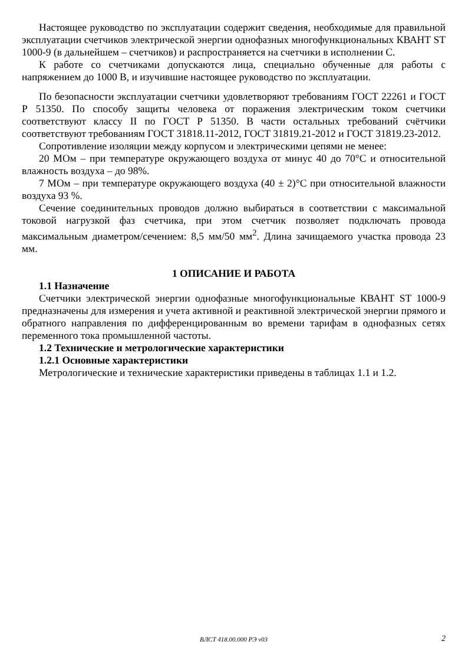Настоящее руководство по эксплуатации содержит сведения, необходимые для правильной эксплуатации счетчиков электрической энергии однофазных многофункциональных КВАНТ ST 1000-9 (в дальнейшем – счетчиков) и распространяется на счетчики в исполнении С.
К работе со счетчиками допускаются лица, специально обученные для работы с напряжением до 1000 В, и изучившие настоящее руководство по эксплуатации.
По безопасности эксплуатации счетчики удовлетворяют требованиям ГОСТ 22261 и ГОСТ Р 51350. По способу защиты человека от поражения электрическим током счетчики соответствуют классу II по ГОСТ Р 51350. В части остальных требований счётчики соответствуют требованиям ГОСТ 31818.11-2012, ГОСТ 31819.21-2012 и ГОСТ 31819.23-2012.
Сопротивление изоляции между корпусом и электрическими цепями не менее:
20 МОм – при температуре окружающего воздуха от минус 40 до 70°С и относительной влажность воздуха – до 98%.
7 МОм – при температуре окружающего воздуха (40 ± 2)°С при относительной влажности воздуха 93 %.
Сечение соединительных проводов должно выбираться в соответствии с максимальной токовой нагрузкой фаз счетчика, при этом счетчик позволяет подключать провода максимальным диаметром/сечением: 8,5 мм/50 мм<sup>2</sup>. Длина зачищаемого участка провода 23 мм.
1 ОПИСАНИЕ И РАБОТА
1.1 Назначение
Счетчики электрической энергии однофазные многофункциональные КВАНТ ST 1000-9 предназначены для измерения и учета активной и реактивной электрической энергии прямого и обратного направления по дифференцированным во времени тарифам в однофазных сетях переменного тока промышленной частоты.
1.2 Технические и метрологические характеристики
1.2.1 Основные характеристики
Метрологические и технические характеристики приведены в таблицах 1.1 и 1.2.
ВЛСТ 418.00.000 РЭ v03
2